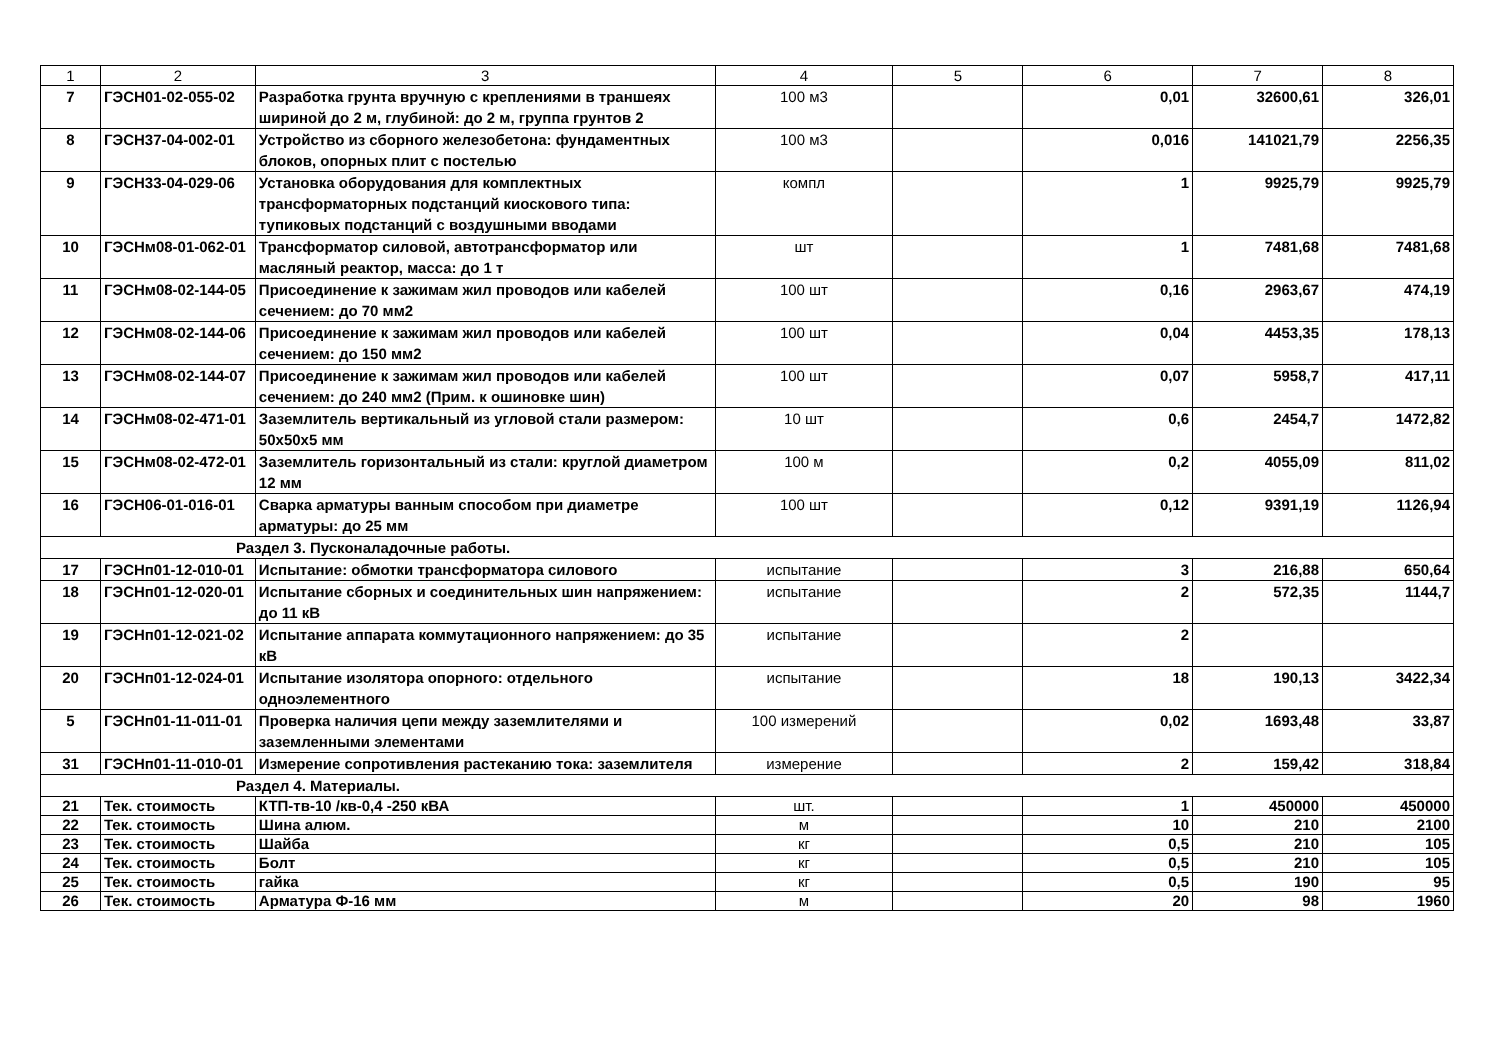| 1 | 2 | 3 | 4 | 5 | 6 | 7 | 8 |
| --- | --- | --- | --- | --- | --- | --- | --- |
| 7 | ГЭСН01-02-055-02 | Разработка грунта вручную с креплениями в траншеях шириной до 2 м, глубиной: до 2 м, группа грунтов 2 | 100 м3 | | 0,01 | 32600,61 | 326,01 |
| 8 | ГЭСН37-04-002-01 | Устройство из сборного железобетона: фундаментных блоков, опорных плит с постелью | 100 м3 | | 0,016 | 141021,79 | 2256,35 |
| 9 | ГЭСН33-04-029-06 | Установка оборудования для комплектных трансформаторных подстанций киоскового типа: тупиковых подстанций с воздушными вводами | компл | | 1 | 9925,79 | 9925,79 |
| 10 | ГЭСНм08-01-062-01 | Трансформатор силовой, автотрансформатор или масляный реактор, масса: до 1 т | шт | | 1 | 7481,68 | 7481,68 |
| 11 | ГЭСНм08-02-144-05 | Присоединение к зажимам жил проводов или кабелей сечением: до 70 мм2 | 100 шт | | 0,16 | 2963,67 | 474,19 |
| 12 | ГЭСНм08-02-144-06 | Присоединение к зажимам жил проводов или кабелей сечением: до 150 мм2 | 100 шт | | 0,04 | 4453,35 | 178,13 |
| 13 | ГЭСНм08-02-144-07 | Присоединение к зажимам жил проводов или кабелей сечением: до 240 мм2 (Прим. к ошиновке шин) | 100 шт | | 0,07 | 5958,7 | 417,11 |
| 14 | ГЭСНм08-02-471-01 | Заземлитель вертикальный из угловой стали размером: 50х50х5 мм | 10 шт | | 0,6 | 2454,7 | 1472,82 |
| 15 | ГЭСНм08-02-472-01 | Заземлитель горизонтальный из стали: круглой диаметром 12 мм | 100 м | | 0,2 | 4055,09 | 811,02 |
| 16 | ГЭСН06-01-016-01 | Сварка арматуры ванным способом при диаметре арматуры: до 25 мм | 100 шт | | 0,12 | 9391,19 | 1126,94 |
| Раздел 3. Пусконаладочные работы. | | | | | | | |
| 17 | ГЭСНп01-12-010-01 | Испытание: обмотки трансформатора силового | испытание | | 3 | 216,88 | 650,64 |
| 18 | ГЭСНп01-12-020-01 | Испытание сборных и соединительных шин напряжением: до 11 кВ | испытание | | 2 | 572,35 | 1144,7 |
| 19 | ГЭСНп01-12-021-02 | Испытание аппарата коммутационного напряжением: до 35 кВ | испытание | | 2 | | |
| 20 | ГЭСНп01-12-024-01 | Испытание изолятора опорного: отдельного одноэлементного | испытание | | 18 | 190,13 | 3422,34 |
| 5 | ГЭСНп01-11-011-01 | Проверка наличия цепи между заземлителями и заземленными элементами | 100 измерений | | 0,02 | 1693,48 | 33,87 |
| 31 | ГЭСНп01-11-010-01 | Измерение сопротивления растеканию тока: заземлителя | измерение | | 2 | 159,42 | 318,84 |
| Раздел 4. Материалы. | | | | | | | |
| 21 | Тек. стоимость | КТП-тв-10 /кв-0,4 -250 кВА | шт. | | 1 | 450000 | 450000 |
| 22 | Тек. стоимость | Шина алюм. | м | | 10 | 210 | 2100 |
| 23 | Тек. стоимость | Шайба | кг | | 0,5 | 210 | 105 |
| 24 | Тек. стоимость | Болт | кг | | 0,5 | 210 | 105 |
| 25 | Тек. стоимость | гайка | кг | | 0,5 | 190 | 95 |
| 26 | Тек. стоимость | Арматура Ф-16 мм | м | | 20 | 98 | 1960 |